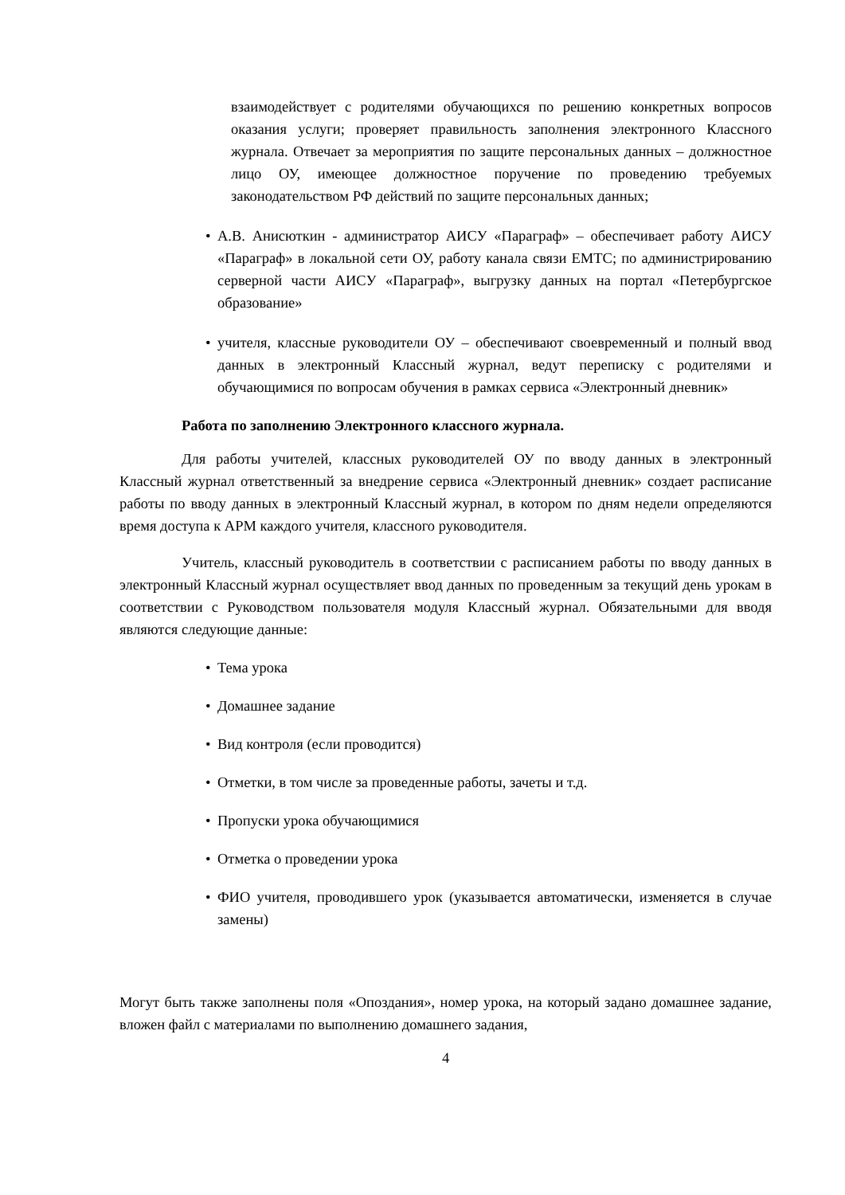взаимодействует с родителями обучающихся по решению конкретных вопросов оказания услуги; проверяет правильность заполнения электронного Классного журнала. Отвечает за мероприятия по защите персональных данных – должностное лицо ОУ, имеющее должностное поручение по проведению требуемых законодательством РФ действий по защите персональных данных;
• А.В. Анисюткин - администратор АИСУ «Параграф» – обеспечивает работу АИСУ «Параграф» в локальной сети ОУ, работу канала связи ЕМТС; по администрированию серверной части АИСУ «Параграф», выгрузку данных на портал «Петербургское образование»
• учителя, классные руководители ОУ – обеспечивают своевременный и полный ввод данных в электронный Классный журнал, ведут переписку с родителями и обучающимися по вопросам обучения в рамках сервиса «Электронный дневник»
Работа по заполнению Электронного классного журнала.
Для работы учителей, классных руководителей ОУ по вводу данных в электронный Классный журнал ответственный за внедрение сервиса «Электронный дневник» создает расписание работы по вводу данных в электронный Классный журнал, в котором по дням недели определяются время доступа к АРМ каждого учителя, классного руководителя.
Учитель, классный руководитель в соответствии с расписанием работы по вводу данных в электронный Классный журнал осуществляет ввод данных по проведенным за текущий день урокам в соответствии с Руководством пользователя модуля Классный журнал. Обязательными для вводя являются следующие данные:
• Тема урока
• Домашнее задание
• Вид контроля (если проводится)
• Отметки, в том числе за проведенные работы, зачеты и т.д.
• Пропуски урока обучающимися
• Отметка о проведении урока
• ФИО учителя, проводившего урок (указывается автоматически, изменяется в случае замены)
Могут быть также заполнены поля «Опоздания», номер урока, на который задано домашнее задание, вложен файл с материалами по выполнению домашнего задания,
4